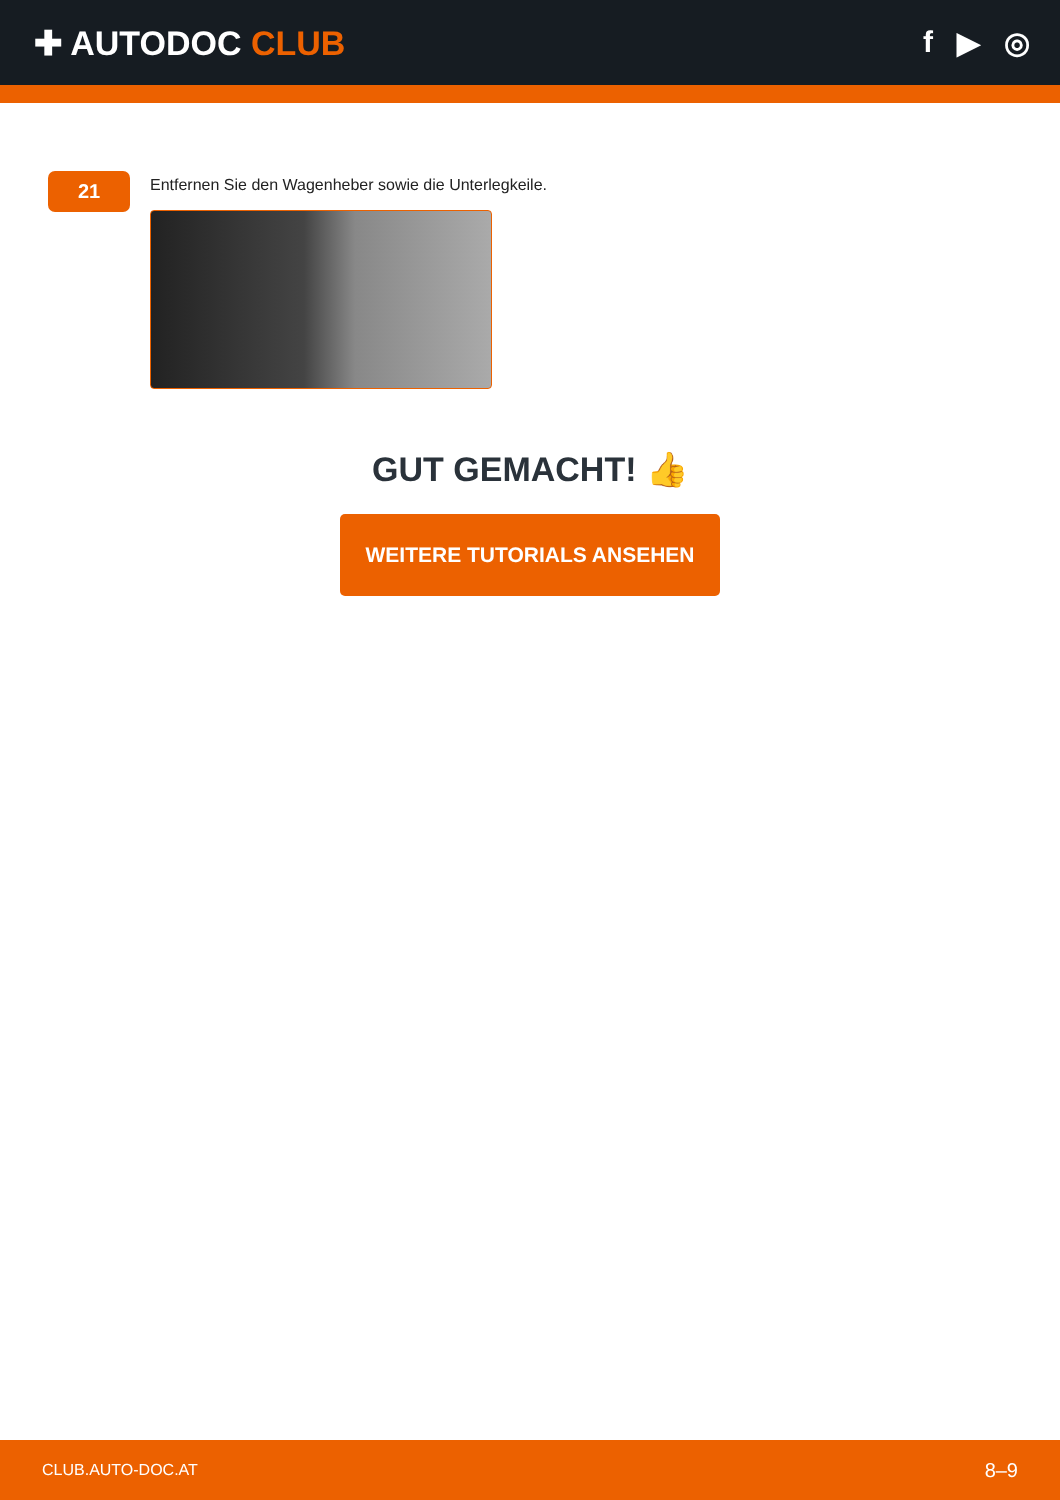✚ AUTODOC CLUB f ▶ ◎
21
Entfernen Sie den Wagenheber sowie die Unterlegkeile.
GUT GEMACHT! 👍
WEITERE TUTORIALS ANSEHEN
CLUB.AUTO-DOC.AT 8–9